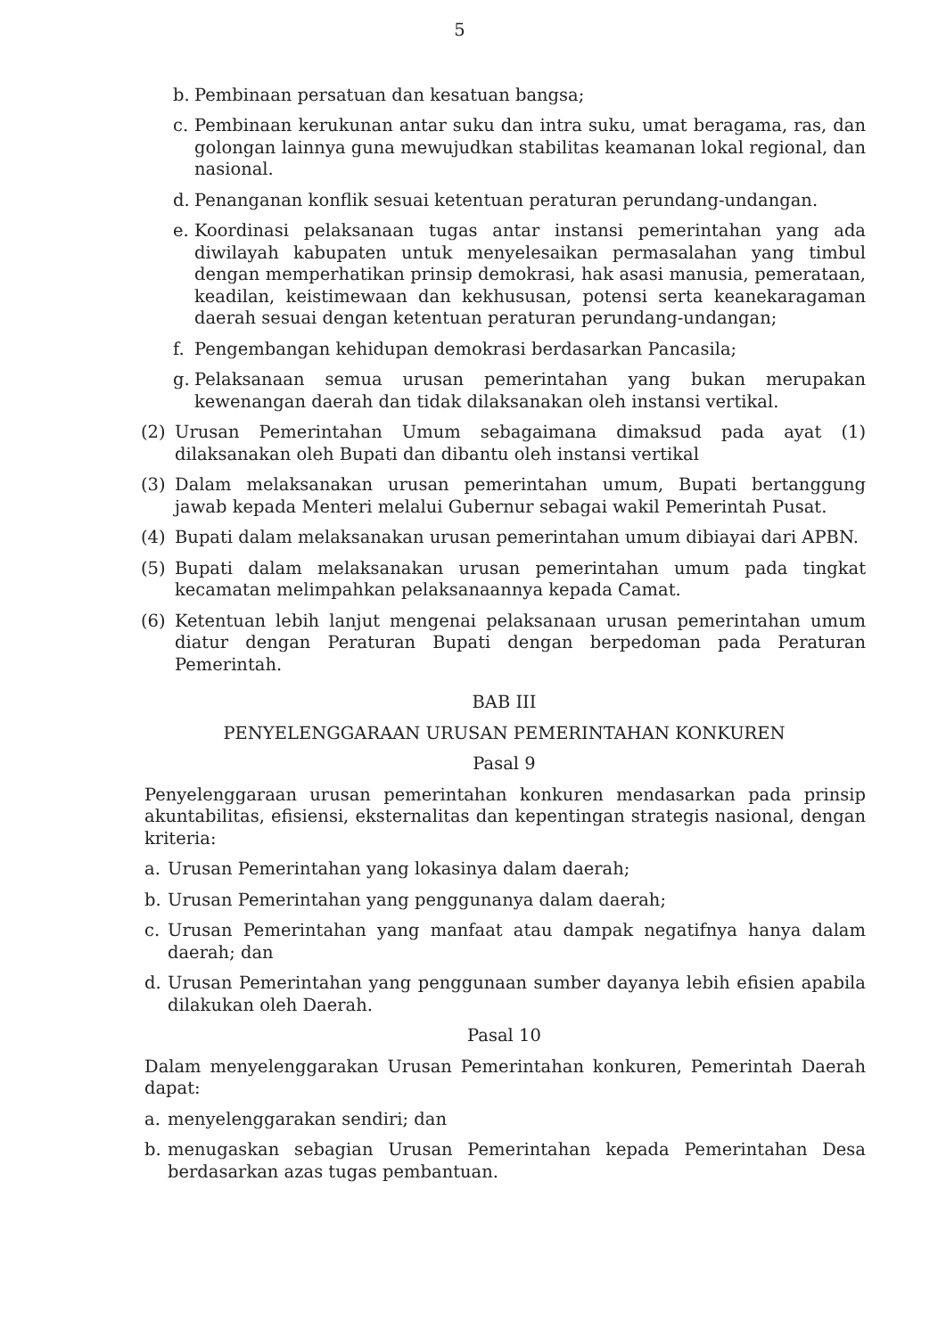5
b. Pembinaan persatuan dan kesatuan bangsa;
c. Pembinaan kerukunan antar suku dan intra suku, umat beragama, ras, dan golongan lainnya guna mewujudkan stabilitas keamanan lokal regional, dan nasional.
d. Penanganan konflik sesuai ketentuan peraturan perundang-undangan.
e. Koordinasi pelaksanaan tugas antar instansi pemerintahan yang ada diwilayah kabupaten untuk menyelesaikan permasalahan yang timbul dengan memperhatikan prinsip demokrasi, hak asasi manusia, pemerataan, keadilan, keistimewaan dan kekhususan, potensi serta keanekaragaman daerah sesuai dengan ketentuan peraturan perundang-undangan;
f. Pengembangan kehidupan demokrasi berdasarkan Pancasila;
g. Pelaksanaan semua urusan pemerintahan yang bukan merupakan kewenangan daerah dan tidak dilaksanakan oleh instansi vertikal.
(2) Urusan Pemerintahan Umum sebagaimana dimaksud pada ayat (1) dilaksanakan oleh Bupati dan dibantu oleh instansi vertikal
(3) Dalam melaksanakan urusan pemerintahan umum, Bupati bertanggung jawab kepada Menteri melalui Gubernur sebagai wakil Pemerintah Pusat.
(4) Bupati dalam melaksanakan urusan pemerintahan umum dibiayai dari APBN.
(5) Bupati dalam melaksanakan urusan pemerintahan umum pada tingkat kecamatan melimpahkan pelaksanaannya kepada Camat.
(6) Ketentuan lebih lanjut mengenai pelaksanaan urusan pemerintahan umum diatur dengan Peraturan Bupati dengan berpedoman pada Peraturan Pemerintah.
BAB III
PENYELENGGARAAN URUSAN PEMERINTAHAN KONKUREN
Pasal 9
Penyelenggaraan urusan pemerintahan konkuren mendasarkan pada prinsip akuntabilitas, efisiensi, eksternalitas dan kepentingan strategis nasional, dengan kriteria:
a. Urusan Pemerintahan yang lokasinya dalam daerah;
b. Urusan Pemerintahan yang penggunanya dalam daerah;
c. Urusan Pemerintahan yang manfaat atau dampak negatifnya hanya dalam daerah; dan
d. Urusan Pemerintahan yang penggunaan sumber dayanya lebih efisien apabila dilakukan oleh Daerah.
Pasal 10
Dalam menyelenggarakan Urusan Pemerintahan konkuren, Pemerintah Daerah dapat:
a. menyelenggarakan sendiri; dan
b. menugaskan sebagian Urusan Pemerintahan kepada Pemerintahan Desa berdasarkan azas tugas pembantuan.